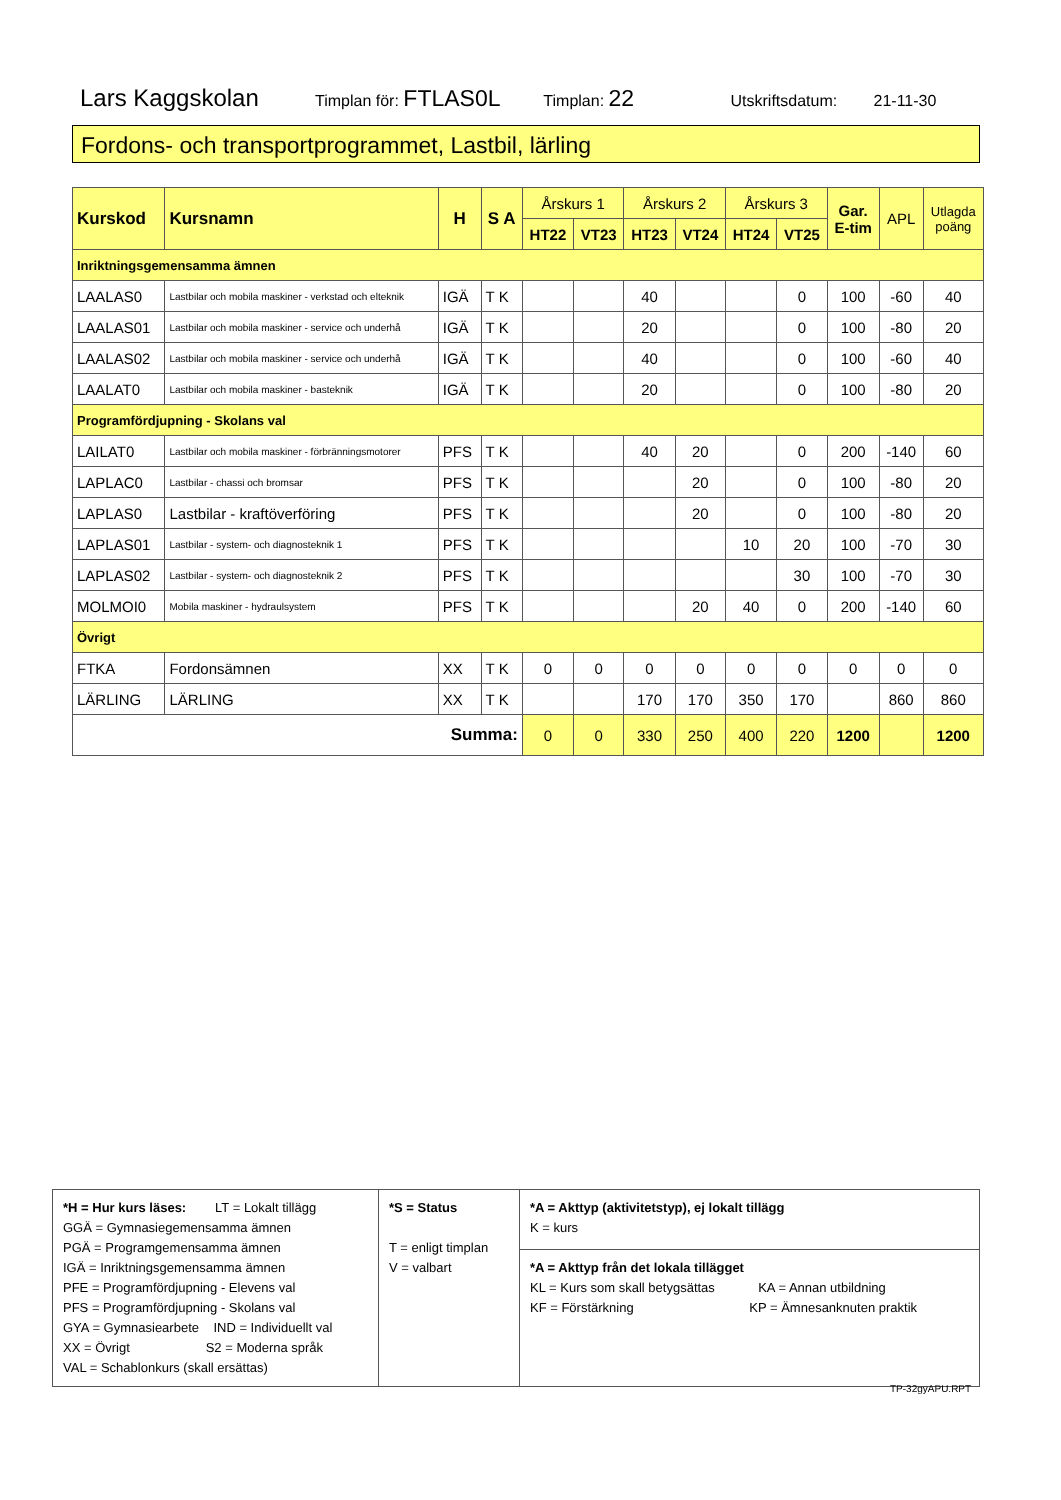Lars Kaggskolan Timplan för: FTLAS0L Timplan: 22 Utskriftsdatum: 21-11-30
Fordons- och transportprogrammet, Lastbil, lärling
| Kurskod | Kursnamn | H | S A | Årskurs 1 | | Årskurs 2 | | Årskurs 3 | | Gar. E-tim | APL | Utlagda poäng |
| --- | --- | --- | --- | --- | --- | --- | --- | --- | --- | --- | --- | --- |
| | | | | HT22 | VT23 | HT23 | VT24 | HT24 | VT25 | | | |
| Inriktningsgemensamma ämnen | | | | | | | | | | | | |
| LAALAS0 | Lastbilar och mobila maskiner - verkstad och elteknik | IGÄ | T K | | | 40 | | | 0 | 100 | -60 | 40 |
| LAALAS01 | Lastbilar och mobila maskiner - service och underhå | IGÄ | T K | | | 20 | | | 0 | 100 | -80 | 20 |
| LAALAS02 | Lastbilar och mobila maskiner - service och underhå | IGÄ | T K | | | 40 | | | 0 | 100 | -60 | 40 |
| LAALAT0 | Lastbilar och mobila maskiner - basteknik | IGÄ | T K | | | 20 | | | 0 | 100 | -80 | 20 |
| Programfördjupning - Skolans val | | | | | | | | | | | | |
| LAILAT0 | Lastbilar och mobila maskiner - förbränningsmotorer | PFS | T K | | | 40 | 20 | | 0 | 200 | -140 | 60 |
| LAPLAC0 | Lastbilar - chassi och bromsar | PFS | T K | | | | 20 | | 0 | 100 | -80 | 20 |
| LAPLAS0 | Lastbilar - kraftöverföring | PFS | T K | | | | 20 | | 0 | 100 | -80 | 20 |
| LAPLAS01 | Lastbilar - system- och diagnosteknik 1 | PFS | T K | | | | | 10 | 20 | 100 | -70 | 30 |
| LAPLAS02 | Lastbilar - system- och diagnosteknik 2 | PFS | T K | | | | | | 30 | 100 | -70 | 30 |
| MOLMOI0 | Mobila maskiner - hydraulsystem | PFS | T K | | | | 20 | 40 | 0 | 200 | -140 | 60 |
| Övrigt | | | | | | | | | | | | |
| FTKA | Fordonsämnen | XX | T K | 0 | 0 | 0 | 0 | 0 | 0 | 0 | 0 | 0 |
| LÄRLING | LÄRLING | XX | T K | | | 170 | 170 | 350 | 170 | | 860 | 860 |
| Summa: | | | | 0 | 0 | 330 | 250 | 400 | 220 | 1200 | | 1200 |
| *H = Hur kurs läses: LT = Lokalt tillägg GGÄ = Gymnasiegemensamma ämnen PGÄ = Programgemensamma ämnen IGÄ = Inriktningsgemensamma ämnen PFE = Programfördjupning - Elevens val PFS = Programfördjupning - Skolans val GYA = Gymnasiearbete IND = Individuellt val XX = Övrigt S2 = Moderna språk VAL = Schablonkurs (skall ersättas) | *S = Status T = enligt timplan V = valbart | *A = Akttyp (aktivitetstyp), ej lokalt tillägg K = kurs |
| | | *A = Akttyp från det lokala tillägget KL = Kurs som skall betygsättas KA = Annan utbildning KF = Förstärkning KP = Ämnesanknuten praktik |
TP-32gyAPU.RPT